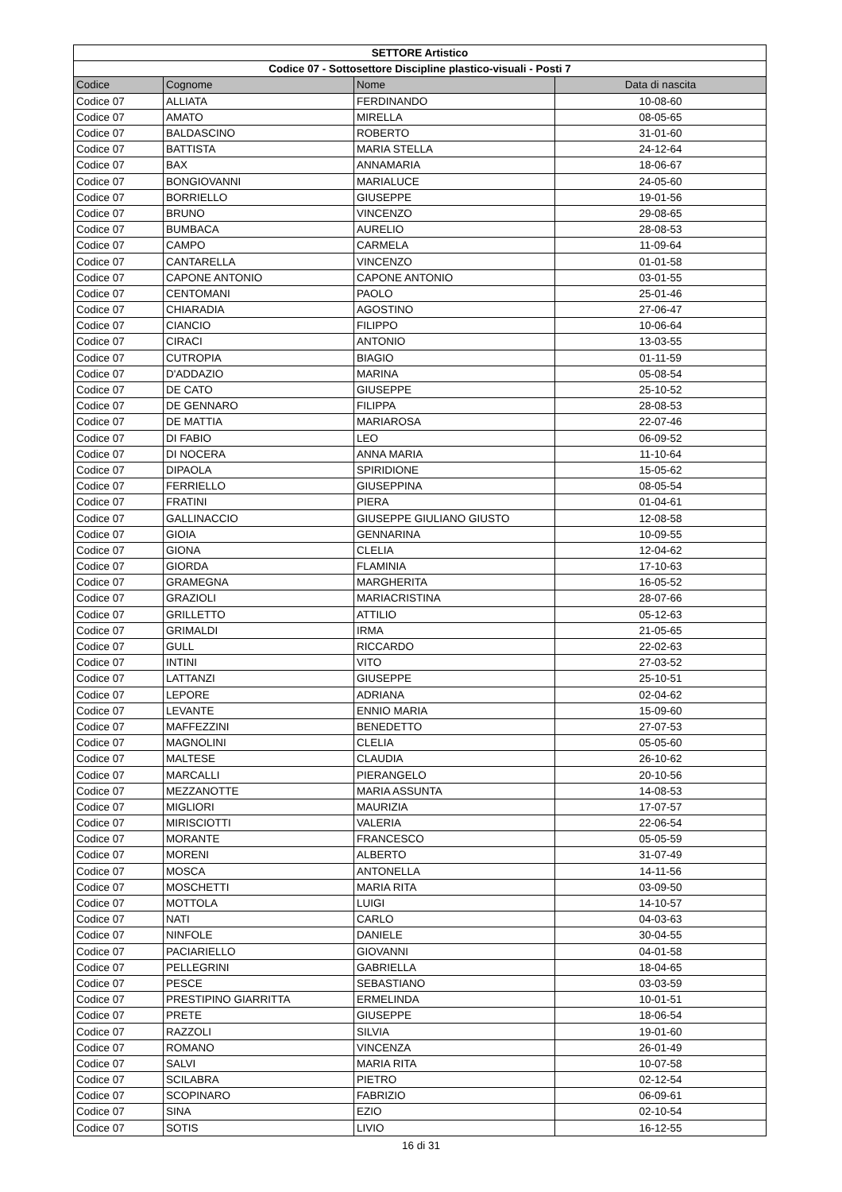| SETTORE Artistico | | | |
| Codice 07 - Sottosettore Discipline plastico-visuali - Posti 7 | | | |
| Codice | Cognome | Nome | Data di nascita |
| Codice 07 | ALLIATA | FERDINANDO | 10-08-60 |
| Codice 07 | AMATO | MIRELLA | 08-05-65 |
| Codice 07 | BALDASCINO | ROBERTO | 31-01-60 |
| Codice 07 | BATTISTA | MARIA STELLA | 24-12-64 |
| Codice 07 | BAX | ANNAMARIA | 18-06-67 |
| Codice 07 | BONGIOVANNI | MARIALUCE | 24-05-60 |
| Codice 07 | BORRIELLO | GIUSEPPE | 19-01-56 |
| Codice 07 | BRUNO | VINCENZO | 29-08-65 |
| Codice 07 | BUMBACA | AURELIO | 28-08-53 |
| Codice 07 | CAMPO | CARMELA | 11-09-64 |
| Codice 07 | CANTARELLA | VINCENZO | 01-01-58 |
| Codice 07 | CAPONE ANTONIO | CAPONE ANTONIO | 03-01-55 |
| Codice 07 | CENTOMANI | PAOLO | 25-01-46 |
| Codice 07 | CHIARADIA | AGOSTINO | 27-06-47 |
| Codice 07 | CIANCIO | FILIPPO | 10-06-64 |
| Codice 07 | CIRACI | ANTONIO | 13-03-55 |
| Codice 07 | CUTROPIA | BIAGIO | 01-11-59 |
| Codice 07 | D'ADDAZIO | MARINA | 05-08-54 |
| Codice 07 | DE CATO | GIUSEPPE | 25-10-52 |
| Codice 07 | DE GENNARO | FILIPPA | 28-08-53 |
| Codice 07 | DE MATTIA | MARIAROSA | 22-07-46 |
| Codice 07 | DI FABIO | LEO | 06-09-52 |
| Codice 07 | DI NOCERA | ANNA MARIA | 11-10-64 |
| Codice 07 | DIPAOLA | SPIRIDIONE | 15-05-62 |
| Codice 07 | FERRIELLO | GIUSEPPINA | 08-05-54 |
| Codice 07 | FRATINI | PIERA | 01-04-61 |
| Codice 07 | GALLINACCIO | GIUSEPPE GIULIANO GIUSTO | 12-08-58 |
| Codice 07 | GIOIA | GENNARINA | 10-09-55 |
| Codice 07 | GIONA | CLELIA | 12-04-62 |
| Codice 07 | GIORDA | FLAMINIA | 17-10-63 |
| Codice 07 | GRAMEGNA | MARGHERITA | 16-05-52 |
| Codice 07 | GRAZIOLI | MARIACRISTINA | 28-07-66 |
| Codice 07 | GRILLETTO | ATTILIO | 05-12-63 |
| Codice 07 | GRIMALDI | IRMA | 21-05-65 |
| Codice 07 | GULL | RICCARDO | 22-02-63 |
| Codice 07 | INTINI | VITO | 27-03-52 |
| Codice 07 | LATTANZI | GIUSEPPE | 25-10-51 |
| Codice 07 | LEPORE | ADRIANA | 02-04-62 |
| Codice 07 | LEVANTE | ENNIO MARIA | 15-09-60 |
| Codice 07 | MAFFEZZINI | BENEDETTO | 27-07-53 |
| Codice 07 | MAGNOLINI | CLELIA | 05-05-60 |
| Codice 07 | MALTESE | CLAUDIA | 26-10-62 |
| Codice 07 | MARCALLI | PIERANGELO | 20-10-56 |
| Codice 07 | MEZZANOTTE | MARIA ASSUNTA | 14-08-53 |
| Codice 07 | MIGLIORI | MAURIZIA | 17-07-57 |
| Codice 07 | MIRISCIOTTI | VALERIA | 22-06-54 |
| Codice 07 | MORANTE | FRANCESCO | 05-05-59 |
| Codice 07 | MORENI | ALBERTO | 31-07-49 |
| Codice 07 | MOSCA | ANTONELLA | 14-11-56 |
| Codice 07 | MOSCHETTI | MARIA RITA | 03-09-50 |
| Codice 07 | MOTTOLA | LUIGI | 14-10-57 |
| Codice 07 | NATI | CARLO | 04-03-63 |
| Codice 07 | NINFOLE | DANIELE | 30-04-55 |
| Codice 07 | PACIARIELLO | GIOVANNI | 04-01-58 |
| Codice 07 | PELLEGRINI | GABRIELLA | 18-04-65 |
| Codice 07 | PESCE | SEBASTIANO | 03-03-59 |
| Codice 07 | PRESTIPINO GIARRITTA | ERMELINDA | 10-01-51 |
| Codice 07 | PRETE | GIUSEPPE | 18-06-54 |
| Codice 07 | RAZZOLI | SILVIA | 19-01-60 |
| Codice 07 | ROMANO | VINCENZA | 26-01-49 |
| Codice 07 | SALVI | MARIA RITA | 10-07-58 |
| Codice 07 | SCILABRA | PIETRO | 02-12-54 |
| Codice 07 | SCOPINARO | FABRIZIO | 06-09-61 |
| Codice 07 | SINA | EZIO | 02-10-54 |
| Codice 07 | SOTIS | LIVIO | 16-12-55 |
16 di 31